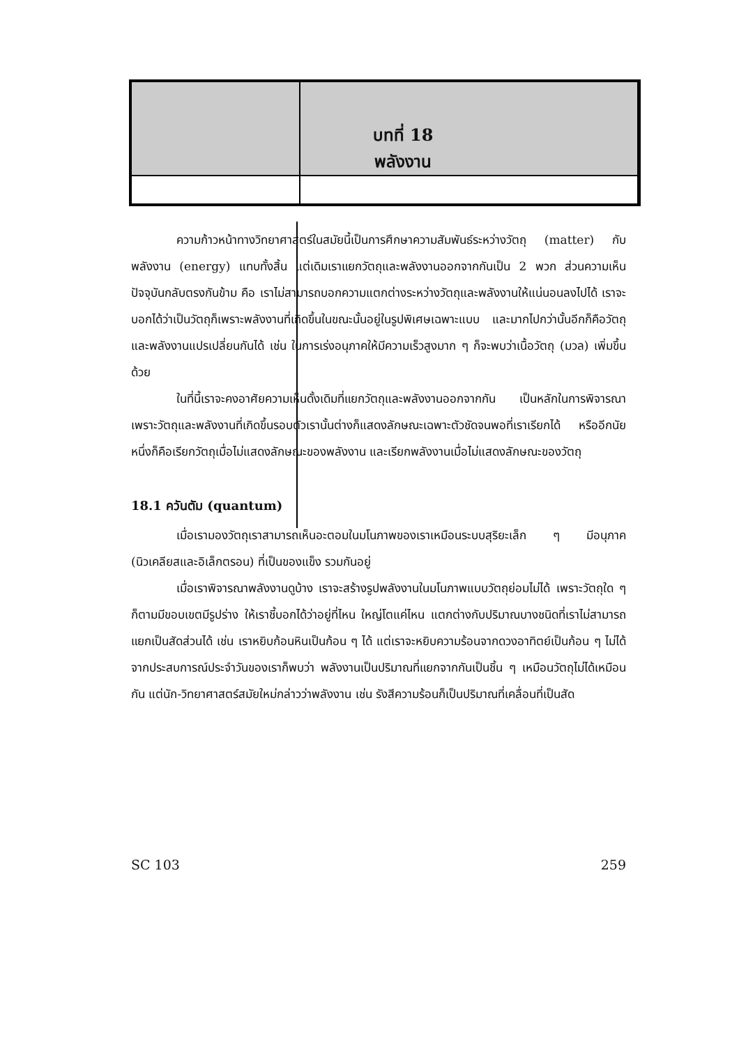บทที่ 18
พลังงาน
ความก้าวหน้าทางวิทยาศาสตร์ในสมัยนี้เป็นการศึกษาความสัมพันธ์ระหว่างวัตถุ (matter) กับพลังงาน (energy) แทบทั้งสิ้น แต่เดิมเราแยกวัตถุและพลังงานออกจากกันเป็น 2 พวก ส่วนความเห็นปัจจุบันกลับตรงกันข้าม คือ เราไม่สามารถบอกความแตกต่างระหว่างวัตถุและพลังงานให้แน่นอนลงไปได้ เราจะบอกได้ว่าเป็นวัตถุก็เพราะพลังงานที่เกิดขึ้นในขณะนั้นอยู่ในรูปพิเศษเฉพาะแบบ และมากไปกว่านั้นอีกก็คือวัตถุและพลังงานแปรเปลี่ยนกันได้ เช่น ในการเร่งอนุภาคให้มีความเร็วสูงมาก ๆ ก็จะพบว่าเนื้อวัตถุ (มวล) เพิ่มขึ้นด้วย
ในที่นี้เราจะคงอาศัยความเห็นดั้งเดิมที่แยกวัตถุและพลังงานออกจากกัน เป็นหลักในการพิจารณา เพราะวัตถุและพลังงานที่เกิดขึ้นรอบตัวเรานั้นต่างก็แสดงลักษณะเฉพาะตัวชัดจนพอที่เราเรียกได้ หรืออีกนัยหนึ่งก็คือเรียกวัตถุเมื่อไม่แสดงลักษณะของพลังงาน และเรียกพลังงานเมื่อไม่แสดงลักษณะของวัตถุ
18.1 ควันตัม (quantum)
เมื่อเรามองวัตถุเราสามารถเห็นอะตอมในมโนภาพของเราเหมือนระบบสุริยะเล็ก ๆ มีอนุภาค (นิวเคลียสและอิเล็กตรอน) ที่เป็นของแข็ง รวมกันอยู่
เมื่อเราพิจารณาพลังงานดูบ้าง เราจะสร้างรูปพลังงานในมโนภาพแบบวัตถุย่อมไม่ได้ เพราะวัตถุใด ๆ ก็ตามมีขอบเขตมีรูปร่าง ให้เราชี้บอกได้ว่าอยู่ที่ไหน ใหญ่โตแค่ไหน แตกต่างกับปริมาณบางชนิดที่เราไม่สามารถแยกเป็นสัดส่วนได้ เช่น เราหยิบก้อนหินเป็นก้อน ๆ ได้ แต่เราจะหยิบความร้อนจากดวงอาทิตย์เป็นก้อน ๆ ไม่ได้ จากประสบการณ์ประจำวันของเราก็พบว่า พลังงานเป็นปริมาณที่แยกจากกันเป็นชิ้น ๆ เหมือนวัตถุไม่ได้เหมือนกัน แต่นัก-วิทยาศาสตร์สมัยใหม่กล่าวว่าพลังงาน เช่น รังสีความร้อนก็เป็นปริมาณที่เคลื่อนที่เป็นสัด
SC 103 259